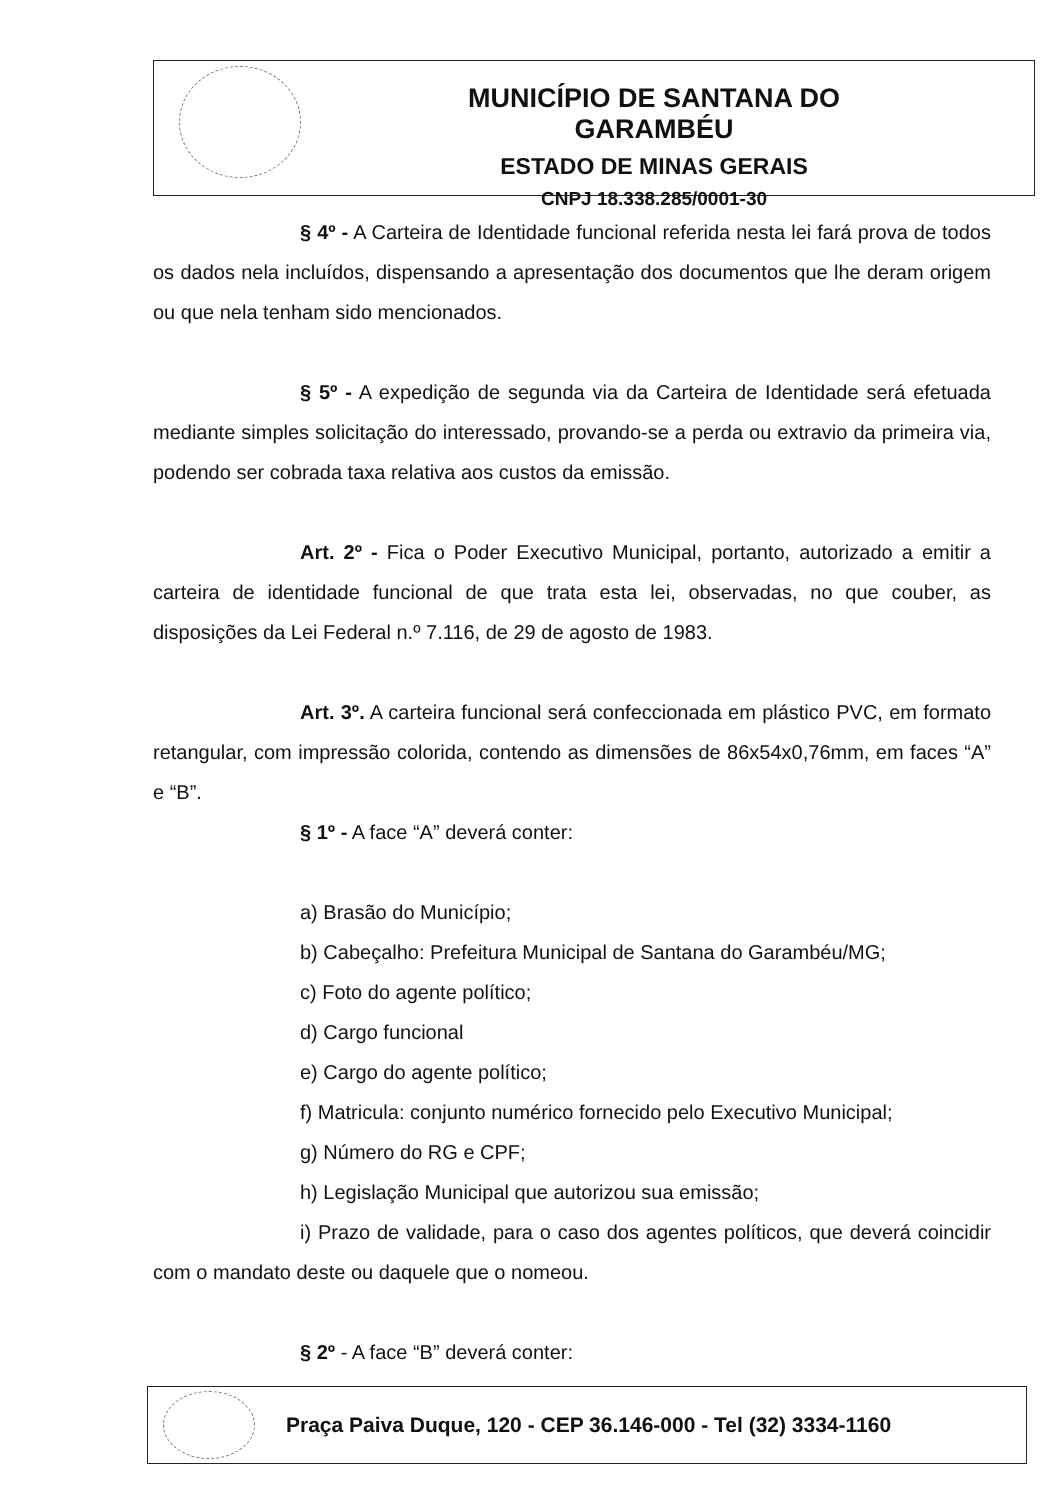MUNICÍPIO DE SANTANA DO GARAMBÉU
ESTADO DE MINAS GERAIS
CNPJ 18.338.285/0001-30
§ 4º - A Carteira de Identidade funcional referida nesta lei fará prova de todos os dados nela incluídos, dispensando a apresentação dos documentos que lhe deram origem ou que nela tenham sido mencionados.
§ 5º - A expedição de segunda via da Carteira de Identidade será efetuada mediante simples solicitação do interessado, provando-se a perda ou extravio da primeira via, podendo ser cobrada taxa relativa aos custos da emissão.
Art. 2º - Fica o Poder Executivo Municipal, portanto, autorizado a emitir a carteira de identidade funcional de que trata esta lei, observadas, no que couber, as disposições da Lei Federal n.º 7.116, de 29 de agosto de 1983.
Art. 3º. A carteira funcional será confeccionada em plástico PVC, em formato retangular, com impressão colorida, contendo as dimensões de 86x54x0,76mm, em faces “A” e “B”.
§ 1º - A face “A” deverá conter:
a) Brasão do Município;
b) Cabeçalho: Prefeitura Municipal de Santana do Garambéu/MG;
c) Foto do agente político;
d) Cargo funcional
e) Cargo do agente político;
f) Matricula: conjunto numérico fornecido pelo Executivo Municipal;
g) Número do RG e CPF;
h) Legislação Municipal que autorizou sua emissão;
i) Prazo de validade, para o caso dos agentes políticos, que deverá coincidir com o mandato deste ou daquele que o nomeou.
§ 2º - A face “B” deverá conter:
Praça Paiva Duque, 120 - CEP 36.146-000 - Tel (32) 3334-1160